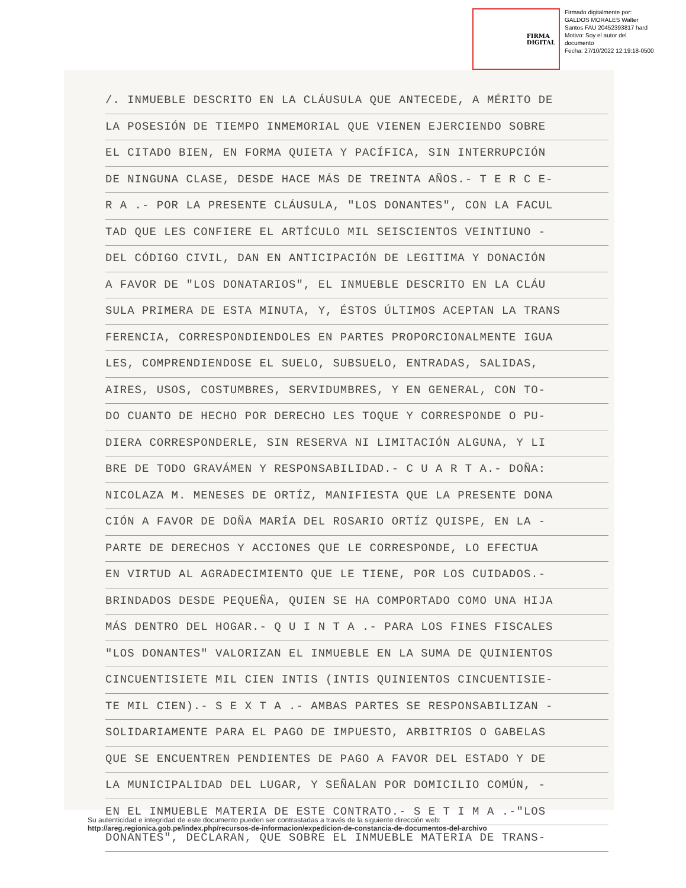FIRMA
DIGITAL
Firmado digitalmente por:
GALDOS MORALES Walter
Santos FAU 20452393817 hard
Motivo: Soy el autor del
documento
Fecha: 27/10/2022 12:19:18-0500
/. INMUEBLE DESCRITO EN LA CLÁUSULA QUE ANTECEDE, A MÉRITO DE
LA POSESIÓN DE TIEMPO INMEMORIAL QUE VIENEN EJERCIENDO SOBRE
EL CITADO BIEN, EN FORMA QUIETA Y PACÍFICA, SIN INTERRUPCIÓN
DE NINGUNA CLASE, DESDE HACE MÁS DE TREINTA AÑOS.- T E R C E-
R A .- POR LA PRESENTE CLÁUSULA, "LOS DONANTES", CON LA FACUL
TAD QUE LES CONFIERE EL ARTÍCULO MIL SEISCIENTOS VEINTIUNO -
DEL CÓDIGO CIVIL, DAN EN ANTICIPACIÓN DE LEGITIMA Y DONACIÓN
A FAVOR DE "LOS DONATARIOS", EL INMUEBLE DESCRITO EN LA CLÁU
SULA PRIMERA DE ESTA MINUTA, Y, ÉSTOS ÚLTIMOS ACEPTAN LA TRANS
FERENCIA, CORRESPONDIENDOLES EN PARTES PROPORCIONALMENTE IGUA
LES, COMPRENDIENDOSE EL SUELO, SUBSUELO, ENTRADAS, SALIDAS,
AIRES, USOS, COSTUMBRES, SERVIDUMBRES, Y EN GENERAL, CON TO-
DO CUANTO DE HECHO POR DERECHO LES TOQUE Y CORRESPONDE O PU-
DIERA CORRESPONDERLE, SIN RESERVA NI LIMITACIÓN ALGUNA, Y LI
BRE DE TODO GRAVÁMEN Y RESPONSABILIDAD.- C U A R T A.- DOÑA:
NICOLAZA M. MENESES DE ORTÍZ, MANIFIESTA QUE LA PRESENTE DONA
CIÓN A FAVOR DE DOÑA MARÍA DEL ROSARIO ORTÍZ QUISPE, EN LA -
PARTE DE DERECHOS Y ACCIONES QUE LE CORRESPONDE, LO EFECTUA
EN VIRTUD AL AGRADECIMIENTO QUE LE TIENE, POR LOS CUIDADOS.-
BRINDADOS DESDE PEQUEÑA, QUIEN SE HA COMPORTADO COMO UNA HIJA
MÁS DENTRO DEL HOGAR.- Q U I N T A .- PARA LOS FINES FISCALES
"LOS DONANTES" VALORIZAN EL INMUEBLE EN LA SUMA DE QUINIENTOS
CINCUENTISIETE MIL CIEN INTIS (INTIS QUINIENTOS CINCUENTISIE-
TE MIL CIEN).- S E X T A .- AMBAS PARTES SE RESPONSABILIZAN -
SOLIDARIAMENTE PARA EL PAGO DE IMPUESTO, ARBITRIOS O GABELAS
QUE SE ENCUENTREN PENDIENTES DE PAGO A FAVOR DEL ESTADO Y DE
LA MUNICIPALIDAD DEL LUGAR, Y SEÑALAN POR DOMICILIO COMÚN, -
EN EL INMUEBLE MATERIA DE ESTE CONTRATO.- S E T I M A .-"LOS
DONANTES", DECLARAN, QUE SOBRE EL INMUEBLE MATERIA DE TRANS-
Su autenticidad e integridad de este documento pueden ser contrastadas a través de la siguiente dirección web:
http://areg.regionica.gob.pe/index.php/recursos-de-informacion/expedicion-de-constancia-de-documentos-del-archivo